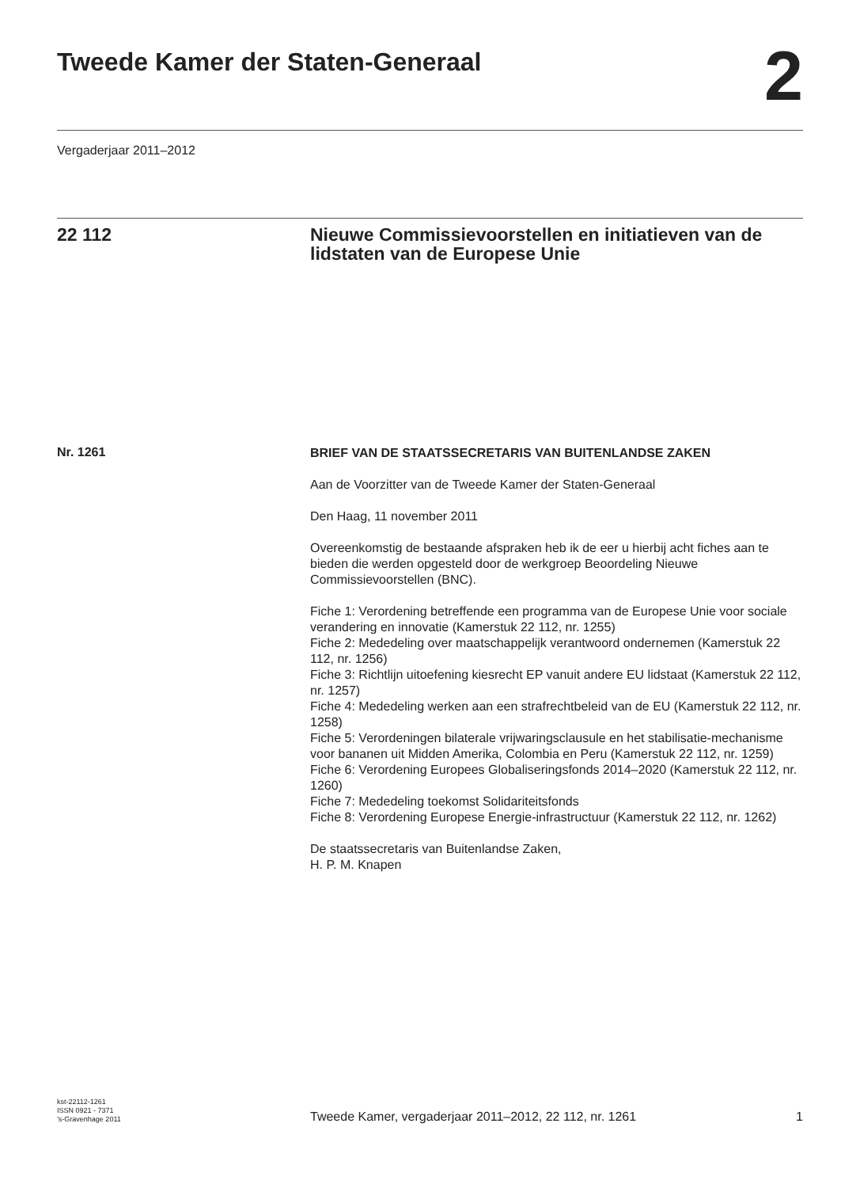Tweede Kamer der Staten-Generaal
2
Vergaderjaar 2011–2012
22 112 Nieuwe Commissievoorstellen en initiatieven van de lidstaten van de Europese Unie
Nr. 1261
BRIEF VAN DE STAATSSECRETARIS VAN BUITENLANDSE ZAKEN
Aan de Voorzitter van de Tweede Kamer der Staten-Generaal
Den Haag, 11 november 2011
Overeenkomstig de bestaande afspraken heb ik de eer u hierbij acht fiches aan te bieden die werden opgesteld door de werkgroep Beoordeling Nieuwe Commissievoorstellen (BNC).
Fiche 1: Verordening betreffende een programma van de Europese Unie voor sociale verandering en innovatie (Kamerstuk 22 112, nr. 1255)
Fiche 2: Mededeling over maatschappelijk verantwoord ondernemen (Kamerstuk 22 112, nr. 1256)
Fiche 3: Richtlijn uitoefening kiesrecht EP vanuit andere EU lidstaat (Kamerstuk 22 112, nr. 1257)
Fiche 4: Mededeling werken aan een strafrechtbeleid van de EU (Kamerstuk 22 112, nr. 1258)
Fiche 5: Verordeningen bilaterale vrijwaringsclausule en het stabilisatie-mechanisme voor bananen uit Midden Amerika, Colombia en Peru (Kamerstuk 22 112, nr. 1259)
Fiche 6: Verordening Europees Globaliseringsfonds 2014–2020 (Kamerstuk 22 112, nr. 1260)
Fiche 7: Mededeling toekomst Solidariteitsfonds
Fiche 8: Verordening Europese Energie-infrastructuur (Kamerstuk 22 112, nr. 1262)
De staatssecretaris van Buitenlandse Zaken,
H. P. M. Knapen
kst-22112-1261
ISSN 0921 - 7371
’s-Gravenhage 2011
Tweede Kamer, vergaderjaar 2011–2012, 22 112, nr. 1261
1